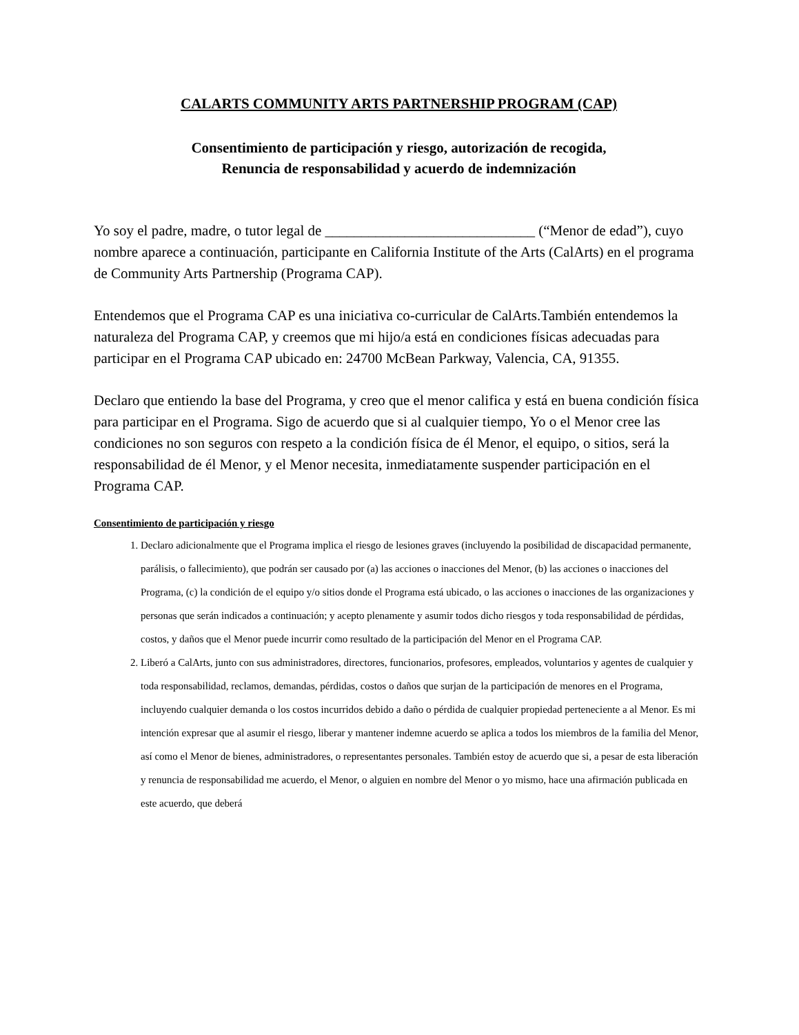CALARTS COMMUNITY ARTS PARTNERSHIP PROGRAM (CAP)
Consentimiento de participación y riesgo, autorización de recogida,
Renuncia de responsabilidad y acuerdo de indemnización
Yo soy el padre, madre, o tutor legal de _____________________________ (“Menor de edad”), cuyo nombre aparece a continuación, participante en California Institute of the Arts (CalArts) en el programa de Community Arts Partnership (Programa CAP).
Entendemos que el Programa CAP es una iniciativa co-curricular de CalArts.También entendemos la naturaleza del Programa CAP, y creemos que mi hijo/a está en condiciones físicas adecuadas para participar en el Programa CAP ubicado en: 24700 McBean Parkway, Valencia, CA, 91355.
Declaro que entiendo la base del Programa, y creo que el menor califica y está en buena condición física para participar en el Programa. Sigo de acuerdo que si al cualquier tiempo, Yo o el Menor cree las condiciones no son seguros con respeto a la condición física de él Menor, el equipo, o sitios, será la responsabilidad de él Menor, y el Menor necesita, inmediatamente suspender participación en el Programa CAP.
Consentimiento de participación y riesgo
1. Declaro adicionalmente que el Programa implica el riesgo de lesiones graves (incluyendo la posibilidad de discapacidad permanente, parálisis, o fallecimiento), que podrán ser causado por (a) las acciones o inacciones del Menor, (b) las acciones o inacciones del Programa, (c) la condición de el equipo y/o sitios donde el Programa está ubicado, o las acciones o inacciones de las organizaciones y personas que serán indicados a continuación; y acepto plenamente y asumir todos dicho riesgos y toda responsabilidad de pérdidas, costos, y daños que el Menor puede incurrir como resultado de la participación del Menor en el Programa CAP.
2. Liberó a CalArts, junto con sus administradores, directores, funcionarios, profesores, empleados, voluntarios y agentes de cualquier y toda responsabilidad, reclamos, demandas, pérdidas, costos o daños que surjan de la participación de menores en el Programa, incluyendo cualquier demanda o los costos incurridos debido a daño o pérdida de cualquier propiedad perteneciente a al Menor. Es mi intención expresar que al asumir el riesgo, liberar y mantener indemne acuerdo se aplica a todos los miembros de la familia del Menor, así como el Menor de bienes, administradores, o representantes personales. También estoy de acuerdo que si, a pesar de esta liberación y renuncia de responsabilidad me acuerdo, el Menor, o alguien en nombre del Menor o yo mismo, hace una afirmación publicada en este acuerdo, que deberá